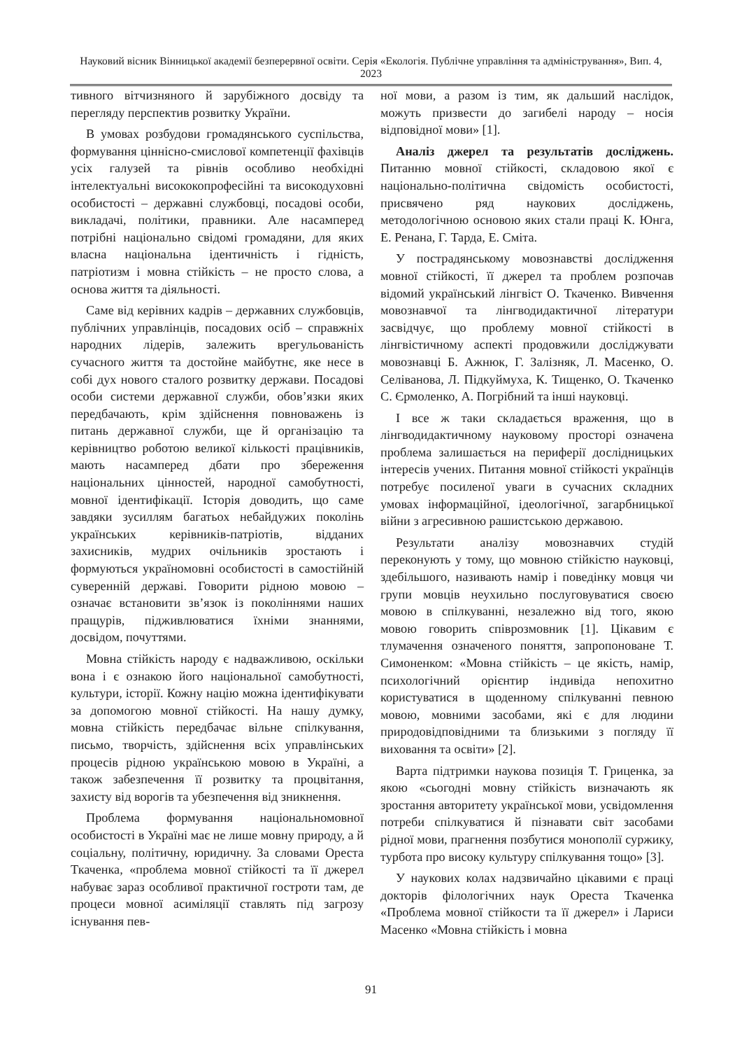Науковий вісник Вінницької академії безперервної освіти. Серія «Екологія. Публічне управління та адміністрування», Вип. 4, 2023
тивного вітчизняного й зарубіжного досвіду та перегляду перспектив розвитку України.
В умовах розбудови громадянського суспільства, формування ціннісно-смислової компетенції фахівців усіх галузей та рівнів особливо необхідні інтелектуальні висококопрофесійні та високодуховні особистості – державні службовці, посадові особи, викладачі, політики, правники. Але насамперед потрібні національно свідомі громадяни, для яких власна національна ідентичність і гідність, патріотизм і мовна стійкість – не просто слова, а основа життя та діяльності.
Саме від керівних кадрів – державних службовців, публічних управлінців, посадових осіб – справжніх народних лідерів, залежить врегульованість сучасного життя та достойне майбутнє, яке несе в собі дух нового сталого розвитку держави. Посадові особи системи державної служби, обов’язки яких передбачають, крім здійснення повноважень із питань державної служби, ще й організацію та керівництво роботою великої кількості працівників, мають насамперед дбати про збереження національних цінностей, народної самобутності, мовної ідентифікації. Історія доводить, що саме завдяки зусиллям багатьох небайдужих поколінь українських керівників-патріотів, відданих захисників, мудрих очільників зростають і формуються україномовні особистості в самостійній суверенній державі. Говорити рідною мовою – означає встановити зв’язок із поколіннями наших пращурів, підживлюватися їхніми знаннями, досвідом, почуттями.
Мовна стійкість народу є надважливою, оскільки вона і є ознакою його національної самобутності, культури, історії. Кожну націю можна ідентифікувати за допомогою мовної стійкості. На нашу думку, мовна стійкість передбачає вільне спілкування, письмо, творчість, здійснення всіх управлінських процесів рідною українською мовою в Україні, а також забезпечення її розвитку та процвітання, захисту від ворогів та убезпечення від зникнення.
Проблема формування національномовної особистості в Україні має не лише мовну природу, а й соціальну, політичну, юридичну. За словами Ореста Ткаченка, «проблема мовної стійкості та її джерел набуває зараз особливої практичної гостроти там, де процеси мовної асиміляції ставлять під загрозу існування пев-
ної мови, а разом із тим, як дальший наслідок, можуть призвести до загибелі народу – носія відповідної мови» [1].
Аналіз джерел та результатів досліджень. Питанню мовної стійкості, складовою якої є національно-політична свідомість особистості, присвячено ряд наукових досліджень, методологічною основою яких стали праці К. Юнга, Е. Ренана, Г. Тарда, Е. Сміта.
У пострадянському мовознавстві дослідження мовної стійкості, її джерел та проблем розпочав відомий український лінгвіст О. Ткаченко. Вивчення мовознавчої та лінгводидактичної літератури засвідчує, що проблему мовної стійкості в лінгвістичному аспекті продовжили досліджувати мовознавці Б. Ажнюк, Г. Залізняк, Л. Масенко, О. Селіванова, Л. Підкуймуха, К. Тищенко, О. Ткаченко С. Єрмоленко, А. Погрібний та інші науковці.
І все ж таки складається враження, що в лінгводидактичному науковому просторі означена проблема залишається на периферії дослідницьких інтересів учених. Питання мовної стійкості українців потребує посиленої уваги в сучасних складних умовах інформаційної, ідеологічної, загарбницької війни з агресивною рашистською державою.
Результати аналізу мовознавчих студій переконують у тому, що мовною стійкістю науковці, здебільшого, називають намір і поведінку мовця чи групи мовців неухильно послуговуватися своєю мовою в спілкуванні, незалежно від того, якою мовою говорить співрозмовник [1]. Цікавим є тлумачення означеного поняття, запропоноване Т. Симоненком: «Мовна стійкість – це якість, намір, психологічний орієнтир індивіда непохитно користуватися в щоденному спілкуванні певною мовою, мовними засобами, які є для людини природовідповідними та близькими з погляду її виховання та освіти» [2].
Варта підтримки наукова позиція Т. Гриценка, за якою «сьогодні мовну стійкість визначають як зростання авторитету української мови, усвідомлення потреби спілкуватися й пізнавати світ засобами рідної мови, прагнення позбутися монополії суржику, турбота про високу культуру спілкування тощо» [3].
У наукових колах надзвичайно цікавими є праці докторів філологічних наук Ореста Ткаченка «Проблема мовної стійкости та її джерел» і Лариси Масенко «Мовна стійкість і мовна
91